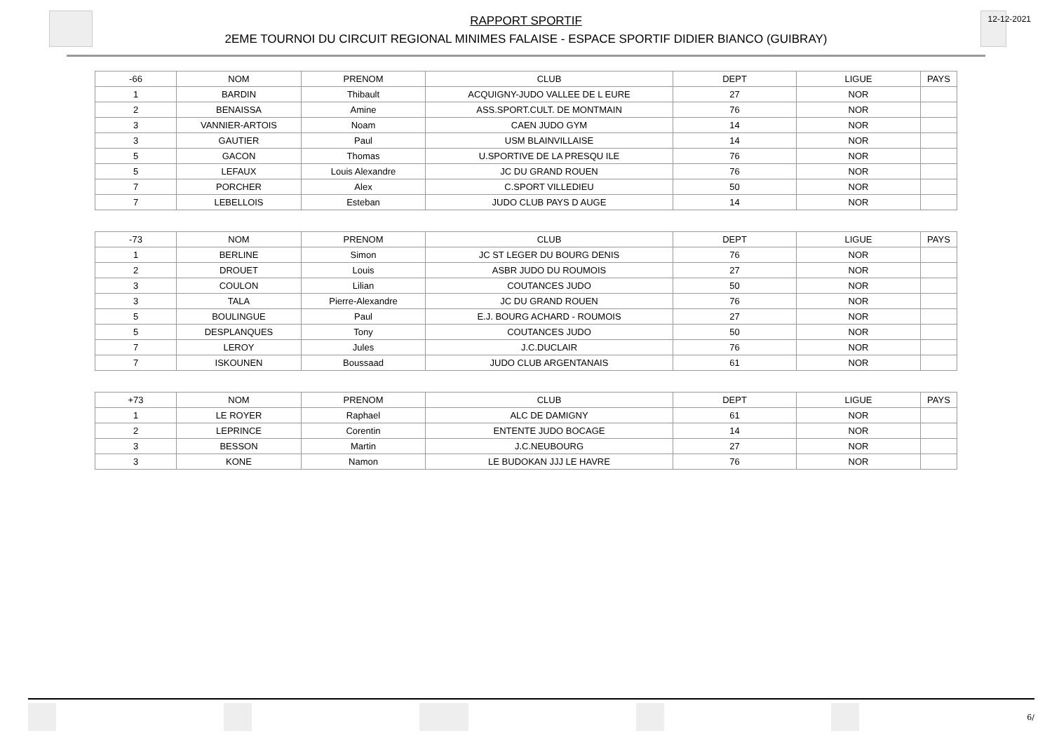RAPPORT SPORTIF
2EME TOURNOI DU CIRCUIT REGIONAL MINIMES FALAISE - ESPACE SPORTIF DIDIER BIANCO (GUIBRAY)
12-12-2021
| -66 | NOM | PRENOM | CLUB | DEPT | LIGUE | PAYS |
| --- | --- | --- | --- | --- | --- | --- |
| 1 | BARDIN | Thibault | ACQUIGNY-JUDO VALLEE DE L EURE | 27 | NOR | |
| 2 | BENAISSA | Amine | ASS.SPORT.CULT. DE MONTMAIN | 76 | NOR | |
| 3 | VANNIER-ARTOIS | Noam | CAEN JUDO GYM | 14 | NOR | |
| 3 | GAUTIER | Paul | USM BLAINVILLAISE | 14 | NOR | |
| 5 | GACON | Thomas | U.SPORTIVE DE LA PRESQU ILE | 76 | NOR | |
| 5 | LEFAUX | Louis Alexandre | JC DU GRAND ROUEN | 76 | NOR | |
| 7 | PORCHER | Alex | C.SPORT VILLEDIEU | 50 | NOR | |
| 7 | LEBELLOIS | Esteban | JUDO CLUB PAYS D AUGE | 14 | NOR | |
| -73 | NOM | PRENOM | CLUB | DEPT | LIGUE | PAYS |
| --- | --- | --- | --- | --- | --- | --- |
| 1 | BERLINE | Simon | JC ST LEGER DU BOURG DENIS | 76 | NOR | |
| 2 | DROUET | Louis | ASBR JUDO DU ROUMOIS | 27 | NOR | |
| 3 | COULON | Lilian | COUTANCES JUDO | 50 | NOR | |
| 3 | TALA | Pierre-Alexandre | JC DU GRAND ROUEN | 76 | NOR | |
| 5 | BOULINGUE | Paul | E.J. BOURG ACHARD - ROUMOIS | 27 | NOR | |
| 5 | DESPLANQUES | Tony | COUTANCES JUDO | 50 | NOR | |
| 7 | LEROY | Jules | J.C.DUCLAIR | 76 | NOR | |
| 7 | ISKOUNEN | Boussaad | JUDO CLUB ARGENTANAIS | 61 | NOR | |
| +73 | NOM | PRENOM | CLUB | DEPT | LIGUE | PAYS |
| --- | --- | --- | --- | --- | --- | --- |
| 1 | LE ROYER | Raphael | ALC DE DAMIGNY | 61 | NOR | |
| 2 | LEPRINCE | Corentin | ENTENTE JUDO BOCAGE | 14 | NOR | |
| 3 | BESSON | Martin | J.C.NEUBOURG | 27 | NOR | |
| 3 | KONE | Namon | LE BUDOKAN JJJ LE HAVRE | 76 | NOR | |
6/